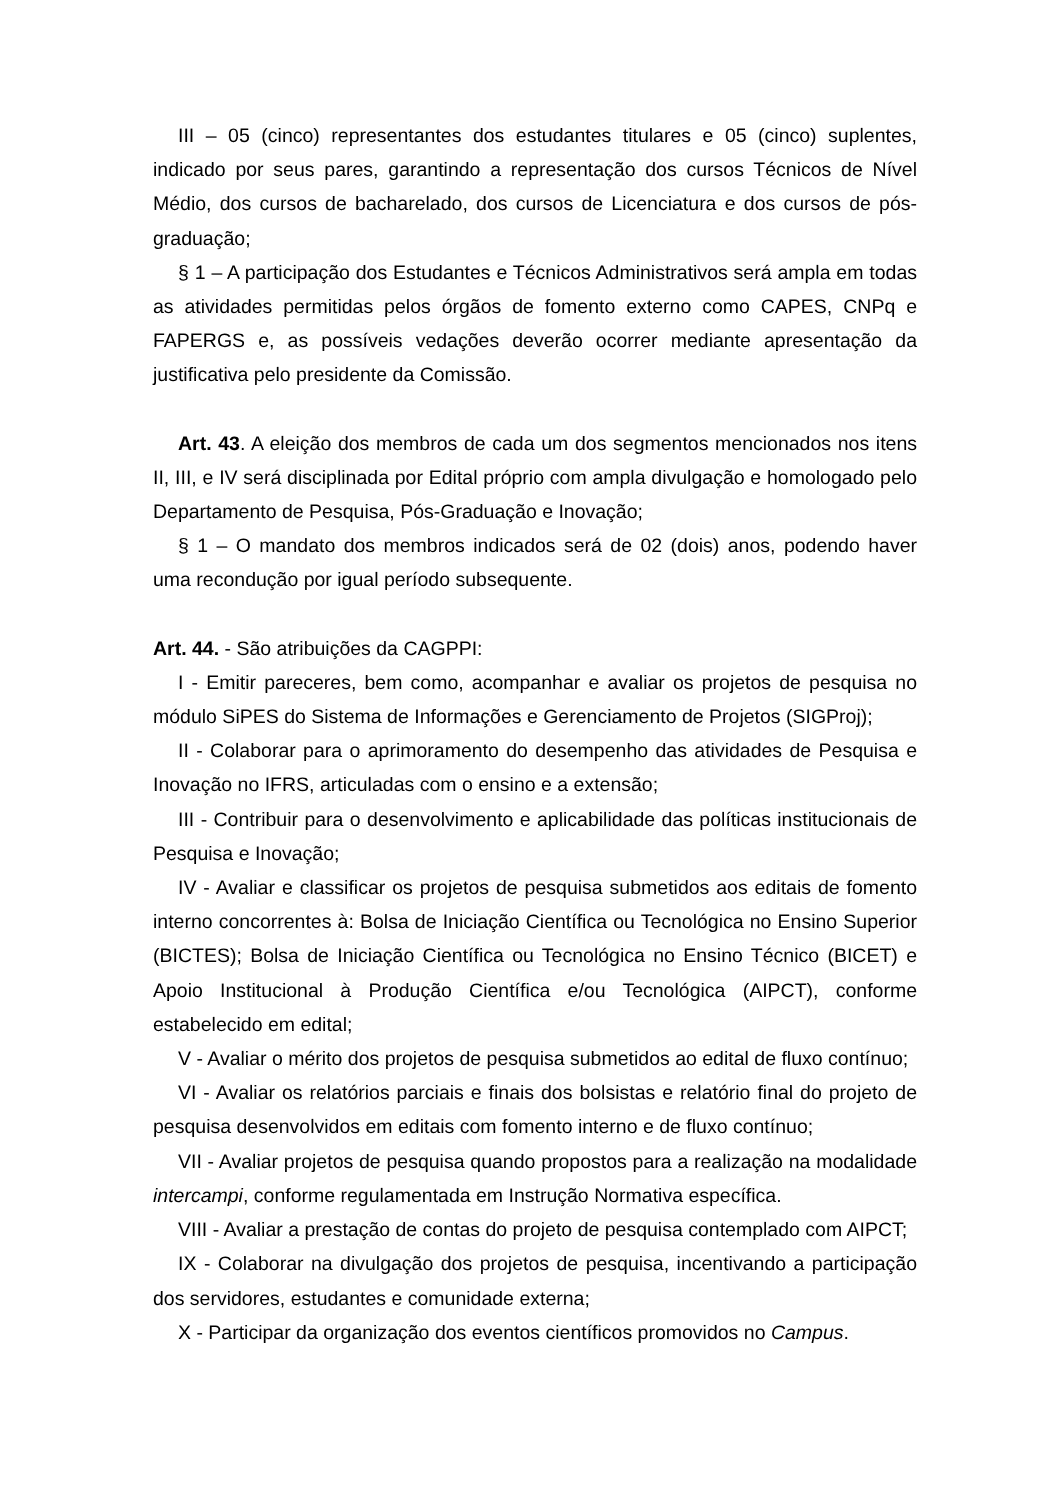III – 05 (cinco) representantes dos estudantes titulares e 05 (cinco) suplentes, indicado por seus pares, garantindo a representação dos cursos Técnicos de Nível Médio, dos cursos de bacharelado, dos cursos de Licenciatura e dos cursos de pós-graduação;
§ 1 – A participação dos Estudantes e Técnicos Administrativos será ampla em todas as atividades permitidas pelos órgãos de fomento externo como CAPES, CNPq e FAPERGS e, as possíveis vedações deverão ocorrer mediante apresentação da justificativa pelo presidente da Comissão.
Art. 43. A eleição dos membros de cada um dos segmentos mencionados nos itens II, III, e IV será disciplinada por Edital próprio com ampla divulgação e homologado pelo Departamento de Pesquisa, Pós-Graduação e Inovação;
§ 1 – O mandato dos membros indicados será de 02 (dois) anos, podendo haver uma recondução por igual período subsequente.
Art. 44. - São atribuições da CAGPPI:
I - Emitir pareceres, bem como, acompanhar e avaliar os projetos de pesquisa no módulo SiPES do Sistema de Informações e Gerenciamento de Projetos (SIGProj);
II - Colaborar para o aprimoramento do desempenho das atividades de Pesquisa e Inovação no IFRS, articuladas com o ensino e a extensão;
III - Contribuir para o desenvolvimento e aplicabilidade das políticas institucionais de Pesquisa e Inovação;
IV - Avaliar e classificar os projetos de pesquisa submetidos aos editais de fomento interno concorrentes à: Bolsa de Iniciação Científica ou Tecnológica no Ensino Superior (BICTES); Bolsa de Iniciação Científica ou Tecnológica no Ensino Técnico (BICET) e Apoio Institucional à Produção Científica e/ou Tecnológica (AIPCT), conforme estabelecido em edital;
V - Avaliar o mérito dos projetos de pesquisa submetidos ao edital de fluxo contínuo;
VI - Avaliar os relatórios parciais e finais dos bolsistas e relatório final do projeto de pesquisa desenvolvidos em editais com fomento interno e de fluxo contínuo;
VII - Avaliar projetos de pesquisa quando propostos para a realização na modalidade intercampi, conforme regulamentada em Instrução Normativa específica.
VIII - Avaliar a prestação de contas do projeto de pesquisa contemplado com AIPCT;
IX - Colaborar na divulgação dos projetos de pesquisa, incentivando a participação dos servidores, estudantes e comunidade externa;
X - Participar da organização dos eventos científicos promovidos no Campus.